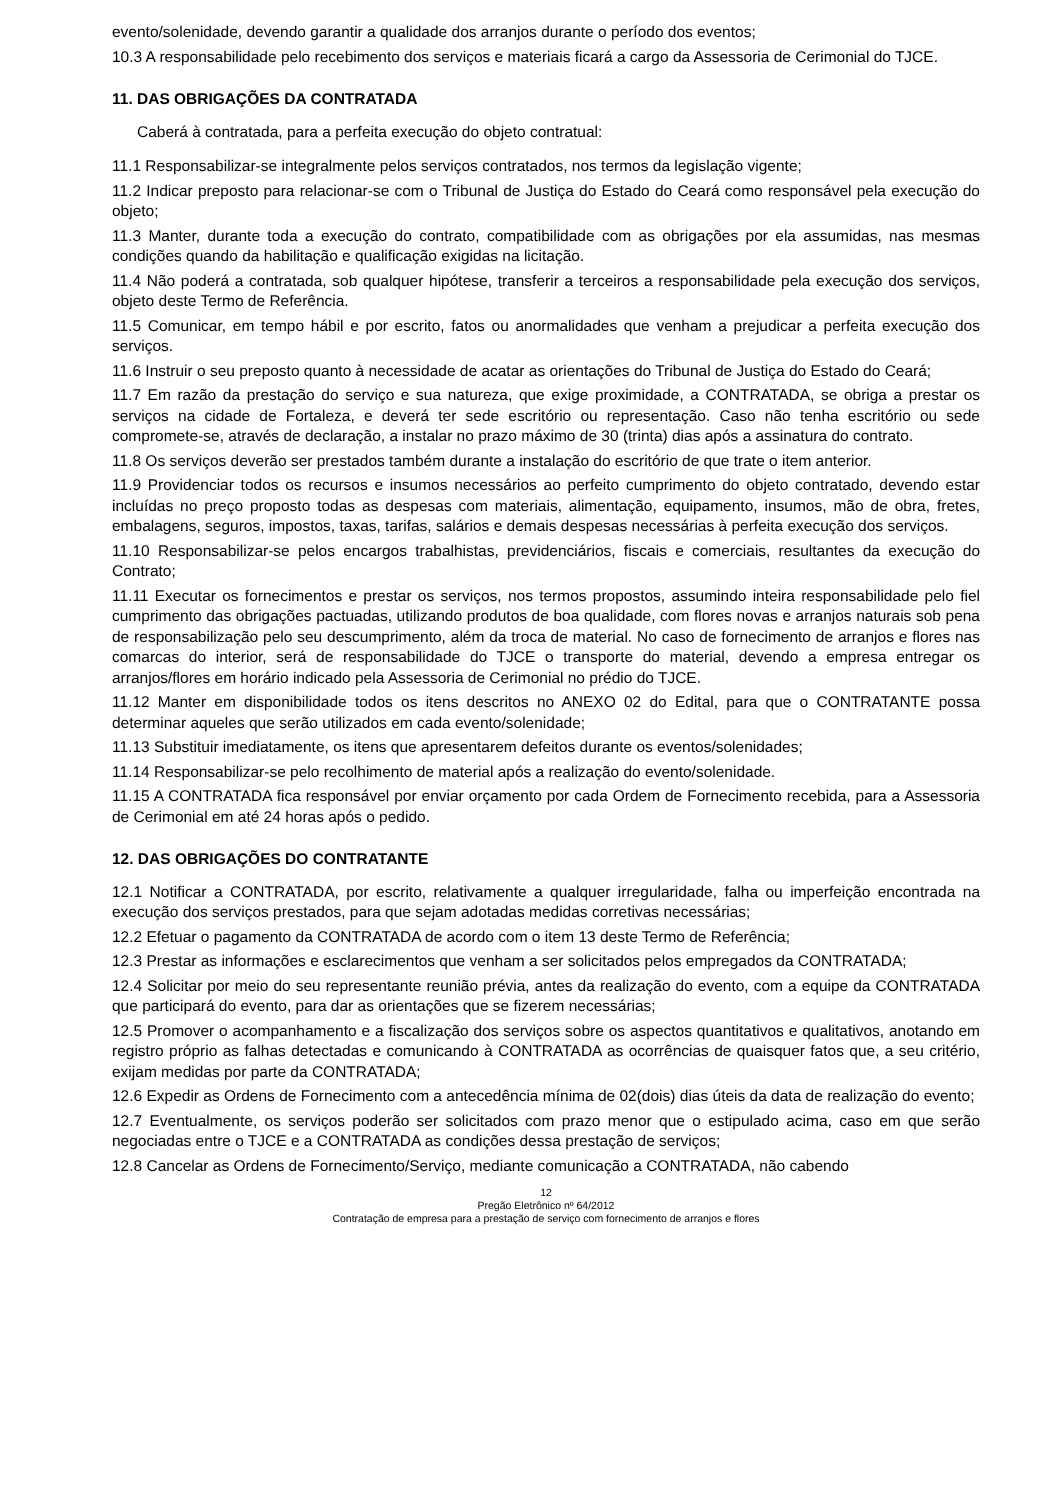evento/solenidade, devendo garantir a qualidade dos arranjos durante o período dos eventos;
10.3 A responsabilidade pelo recebimento dos serviços e materiais ficará a cargo da Assessoria de Cerimonial do TJCE.
11. DAS OBRIGAÇÕES DA CONTRATADA
Caberá à contratada, para a perfeita execução do objeto contratual:
11.1 Responsabilizar-se integralmente pelos serviços contratados, nos termos da legislação vigente;
11.2 Indicar preposto para relacionar-se com o Tribunal de Justiça do Estado do Ceará como responsável pela execução do objeto;
11.3 Manter, durante toda a execução do contrato, compatibilidade com as obrigações por ela assumidas, nas mesmas condições quando da habilitação e qualificação exigidas na licitação.
11.4 Não poderá a contratada, sob qualquer hipótese, transferir a terceiros a responsabilidade pela execução dos serviços, objeto deste Termo de Referência.
11.5 Comunicar, em tempo hábil e por escrito, fatos ou anormalidades que venham a prejudicar a perfeita execução dos serviços.
11.6 Instruir o seu preposto quanto à necessidade de acatar as orientações do Tribunal de Justiça do Estado do Ceará;
11.7 Em razão da prestação do serviço e sua natureza, que exige proximidade, a CONTRATADA, se obriga a prestar os serviços na cidade de Fortaleza, e deverá ter sede escritório ou representação. Caso não tenha escritório ou sede compromete-se, através de declaração, a instalar no prazo máximo de 30 (trinta) dias após a assinatura do contrato.
11.8 Os serviços deverão ser prestados também durante a instalação do escritório de que trate o item anterior.
11.9 Providenciar todos os recursos e insumos necessários ao perfeito cumprimento do objeto contratado, devendo estar incluídas no preço proposto todas as despesas com materiais, alimentação, equipamento, insumos, mão de obra, fretes, embalagens, seguros, impostos, taxas, tarifas, salários e demais despesas necessárias à perfeita execução dos serviços.
11.10 Responsabilizar-se pelos encargos trabalhistas, previdenciários, fiscais e comerciais, resultantes da execução do Contrato;
11.11 Executar os fornecimentos e prestar os serviços, nos termos propostos, assumindo inteira responsabilidade pelo fiel cumprimento das obrigações pactuadas, utilizando produtos de boa qualidade, com flores novas e arranjos naturais sob pena de responsabilização pelo seu descumprimento, além da troca de material. No caso de fornecimento de arranjos e flores nas comarcas do interior, será de responsabilidade do TJCE o transporte do material, devendo a empresa entregar os arranjos/flores em horário indicado pela Assessoria de Cerimonial no prédio do TJCE.
11.12 Manter em disponibilidade todos os itens descritos no ANEXO 02 do Edital, para que o CONTRATANTE possa determinar aqueles que serão utilizados em cada evento/solenidade;
11.13 Substituir imediatamente, os itens que apresentarem defeitos durante os eventos/solenidades;
11.14 Responsabilizar-se pelo recolhimento de material após a realização do evento/solenidade.
11.15 A CONTRATADA fica responsável por enviar orçamento por cada Ordem de Fornecimento recebida, para a Assessoria de Cerimonial em até 24 horas após o pedido.
12. DAS OBRIGAÇÕES DO CONTRATANTE
12.1 Notificar a CONTRATADA, por escrito, relativamente a qualquer irregularidade, falha ou imperfeição encontrada na execução dos serviços prestados, para que sejam adotadas medidas corretivas necessárias;
12.2 Efetuar o pagamento da CONTRATADA de acordo com o item 13 deste Termo de Referência;
12.3 Prestar as informações e esclarecimentos que venham a ser solicitados pelos empregados da CONTRATADA;
12.4 Solicitar por meio do seu representante reunião prévia, antes da realização do evento, com a equipe da CONTRATADA que participará do evento, para dar as orientações que se fizerem necessárias;
12.5 Promover o acompanhamento e a fiscalização dos serviços sobre os aspectos quantitativos e qualitativos, anotando em registro próprio as falhas detectadas e comunicando à CONTRATADA as ocorrências de quaisquer fatos que, a seu critério, exijam medidas por parte da CONTRATADA;
12.6 Expedir as Ordens de Fornecimento com a antecedência mínima de 02(dois) dias úteis da data de realização do evento;
12.7 Eventualmente, os serviços poderão ser solicitados com prazo menor que o estipulado acima, caso em que serão negociadas entre o TJCE e a CONTRATADA as condições dessa prestação de serviços;
12.8 Cancelar as Ordens de Fornecimento/Serviço, mediante comunicação a CONTRATADA, não cabendo
12
Pregão Eletrônico nº 64/2012
Contratação de empresa para a prestação de serviço com fornecimento de arranjos e flores